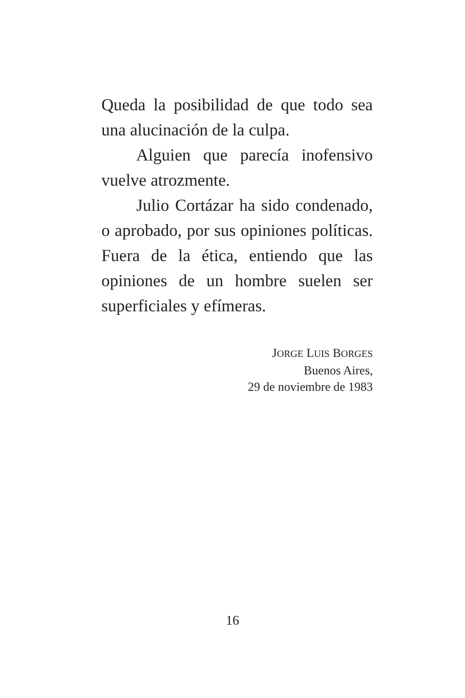Queda la posibilidad de que todo sea una alucinación de la culpa.
Alguien que parecía inofensivo vuelve atrozmente.
Julio Cortázar ha sido condenado, o aprobado, por sus opiniones políticas. Fuera de la ética, entiendo que las opiniones de un hombre suelen ser superficiales y efímeras.
JORGE LUIS BORGES
Buenos Aires,
29 de noviembre de 1983
16